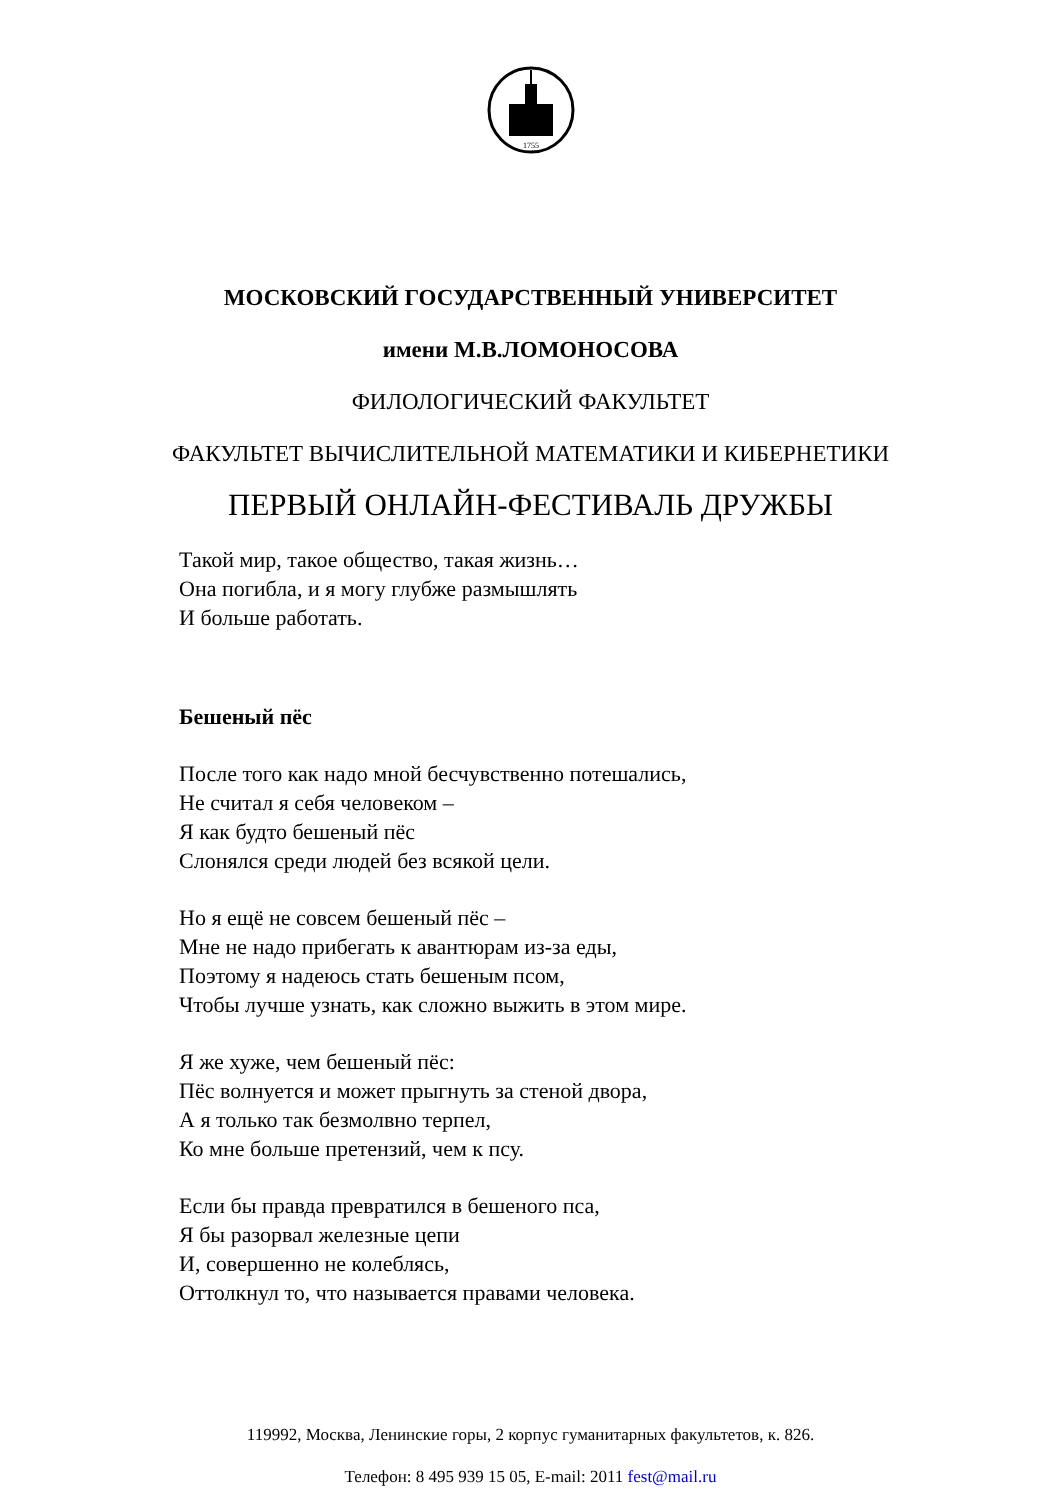1755
МОСКОВСКИЙ ГОСУДАРСТВЕННЫЙ УНИВЕРСИТЕТ
имени М.В.ЛОМОНОСОВА
ФИЛОЛОГИЧЕСКИЙ ФАКУЛЬТЕТ
ФАКУЛЬТЕТ ВЫЧИСЛИТЕЛЬНОЙ МАТЕМАТИКИ И КИБЕРНЕТИКИ
ПЕРВЫЙ ОНЛАЙН-ФЕСТИВАЛЬ ДРУЖБЫ
Такой мир, такое общество, такая жизнь…
Она погибла, и я могу глубже размышлять
И больше работать.
Бешеный пёс
После того как надо мной бесчувственно потешались,
Не считал я себя человеком –
Я как будто бешеный пёс
Слонялся среди людей без всякой цели.
Но я ещё не совсем бешеный пёс –
Мне не надо прибегать к авантюрам из-за еды,
Поэтому я надеюсь стать бешеным псом,
Чтобы лучше узнать, как сложно выжить в этом мире.
Я же хуже, чем бешеный пёс:
Пёс волнуется и может прыгнуть за стеной двора,
А я только так безмолвно терпел,
Ко мне больше претензий, чем к псу.
Если бы правда превратился в бешеного пса,
Я бы разорвал железные цепи
И, совершенно не колеблясь,
Оттолкнул то, что называется правами человека.
119992, Москва, Ленинские горы, 2 корпус гуманитарных факультетов, к. 826.
Телефон: 8 495 939 15 05, E-mail: 2011 fest@mail.ru